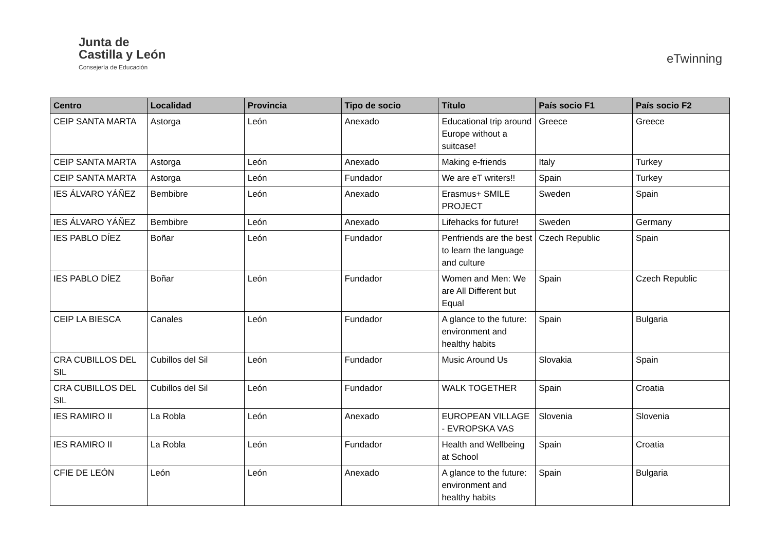Junta de
Castilla y León
Consejería de Educación
eTwinning
| Centro | Localidad | Provincia | Tipo de socio | Título | País socio F1 | País socio F2 |
| --- | --- | --- | --- | --- | --- | --- |
| CEIP SANTA MARTA | Astorga | León | Anexado | Educational trip around Europe without a suitcase! | Greece | Greece |
| CEIP SANTA MARTA | Astorga | León | Anexado | Making e-friends | Italy | Turkey |
| CEIP SANTA MARTA | Astorga | León | Fundador | We are eT writers!! | Spain | Turkey |
| IES ÁLVARO YÁÑEZ | Bembibre | León | Anexado | Erasmus+ SMILE PROJECT | Sweden | Spain |
| IES ÁLVARO YÁÑEZ | Bembibre | León | Anexado | Lifehacks for future! | Sweden | Germany |
| IES PABLO DÍEZ | Boñar | León | Fundador | Penfriends are the best to learn the language and culture | Czech Republic | Spain |
| IES PABLO DÍEZ | Boñar | León | Fundador | Women and Men: We are All Different but Equal | Spain | Czech Republic |
| CEIP LA BIESCA | Canales | León | Fundador | A glance to the future: environment and healthy habits | Spain | Bulgaria |
| CRA CUBILLOS DEL SIL | Cubillos del Sil | León | Fundador | Music Around Us | Slovakia | Spain |
| CRA CUBILLOS DEL SIL | Cubillos del Sil | León | Fundador | WALK TOGETHER | Spain | Croatia |
| IES RAMIRO II | La Robla | León | Anexado | EUROPEAN VILLAGE - EVROPSKA VAS | Slovenia | Slovenia |
| IES RAMIRO II | La Robla | León | Fundador | Health and Wellbeing at School | Spain | Croatia |
| CFIE DE LEÓN | León | León | Anexado | A glance to the future: environment and healthy habits | Spain | Bulgaria |